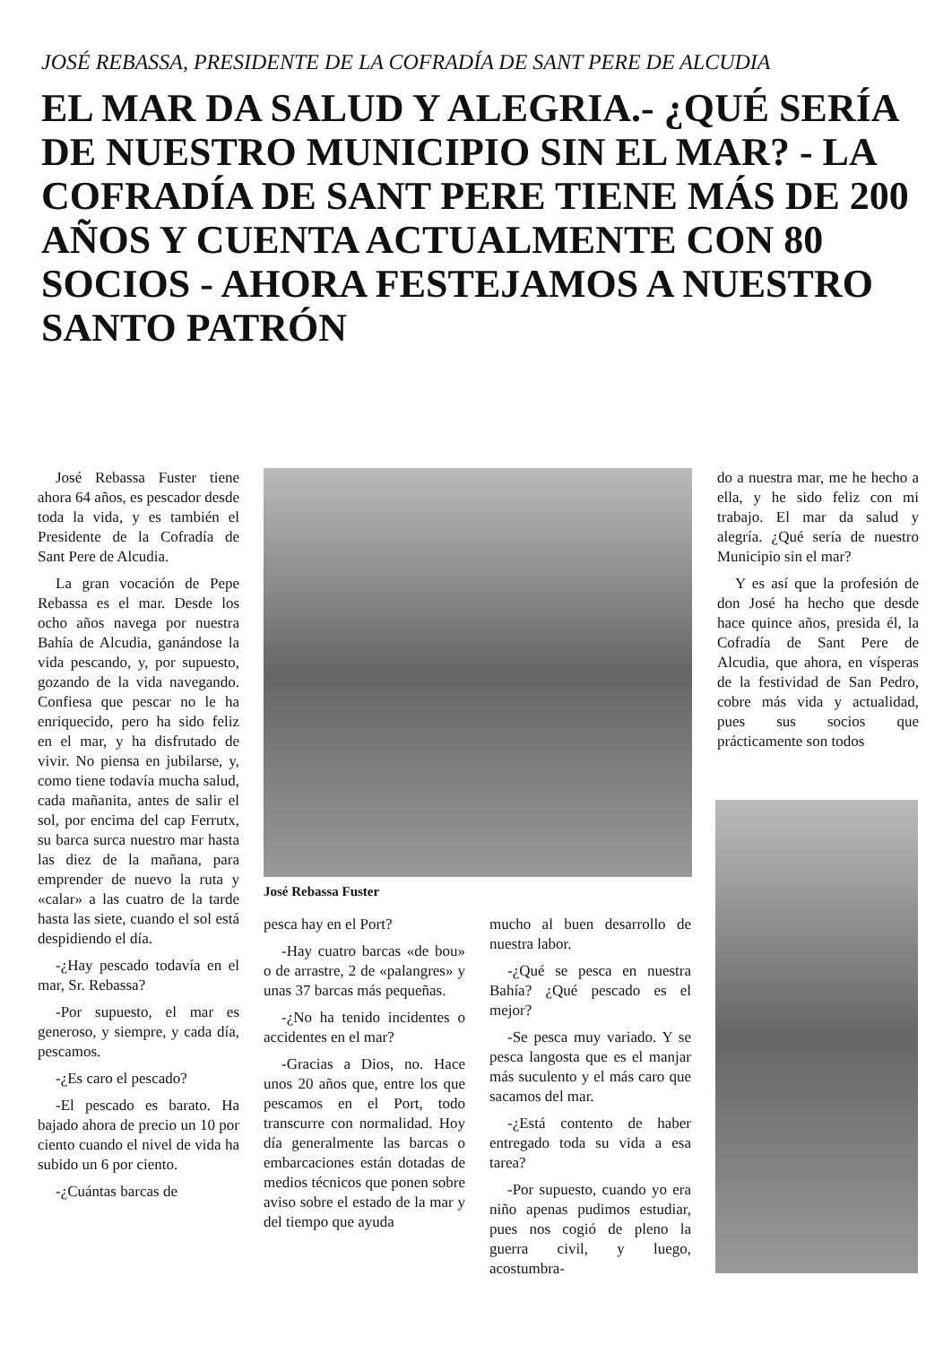JOSÉ REBASSA, PRESIDENTE DE LA COFRADÍA DE SANT PERE DE ALCUDIA
EL MAR DA SALUD Y ALEGRIA.- ¿QUÉ SERÍA DE NUESTRO MUNICIPIO SIN EL MAR? - LA COFRADÍA DE SANT PERE TIENE MÁS DE 200 AÑOS Y CUENTA ACTUALMENTE CON 80 SOCIOS - AHORA FESTEJAMOS A NUESTRO SANTO PATRÓN
José Rebassa Fuster tiene ahora 64 años, es pescador desde toda la vida, y es también el Presidente de la Cofradía de Sant Pere de Alcudia.
La gran vocación de Pepe Rebassa es el mar. Desde los ocho años navega por nuestra Bahía de Alcudia, ganándose la vida pescando, y, por supuesto, gozando de la vida navegando. Confiesa que pescar no le ha enriquecido, pero ha sido feliz en el mar, y ha disfrutado de vivir. No piensa en jubilarse, y, como tiene todavía mucha salud, cada mañanita, antes de salir el sol, por encima del cap Ferrutx, su barca surca nuestro mar hasta las diez de la mañana, para emprender de nuevo la ruta y «calar» a las cuatro de la tarde hasta las siete, cuando el sol está despidiendo el día.
-¿Hay pescado todavía en el mar, Sr. Rebassa?
-Por supuesto, el mar es generoso, y siempre, y cada día, pescamos.
-¿Es caro el pescado?
-El pescado es barato. Ha bajado ahora de precio un 10 por ciento cuando el nivel de vida ha subido un 6 por ciento.
-¿Cuántas barcas de
José Rebassa Fuster
pesca hay en el Port?
-Hay cuatro barcas «de bou» o de arrastre, 2 de «palangres» y unas 37 barcas más pequeñas.
-¿No ha tenido incidentes o accidentes en el mar?
-Gracias a Dios, no. Hace unos 20 años que, entre los que pescamos en el Port, todo transcurre con normalidad. Hoy día generalmente las barcas o embarcaciones están dotadas de medios técnicos que ponen sobre aviso sobre el estado de la mar y del tiempo que ayuda
mucho al buen desarrollo de nuestra labor.
-¿Qué se pesca en nuestra Bahía? ¿Qué pescado es el mejor?
-Se pesca muy variado. Y se pesca langosta que es el manjar más suculento y el más caro que sacamos del mar.
-¿Está contento de haber entregado toda su vida a esa tarea?
-Por supuesto, cuando yo era niño apenas pudimos estudiar, pues nos cogió de pleno la guerra civil, y luego, acostumbra-
do a nuestra mar, me he hecho a ella, y he sido feliz con mi trabajo. El mar da salud y alegría. ¿Qué sería de nuestro Municipio sin el mar?
Y es así que la profesión de don José ha hecho que desde hace quince años, presida él, la Cofradía de Sant Pere de Alcudia, que ahora, en vísperas de la festividad de San Pedro, cobre más vida y actualidad, pues sus socios que prácticamente son todos